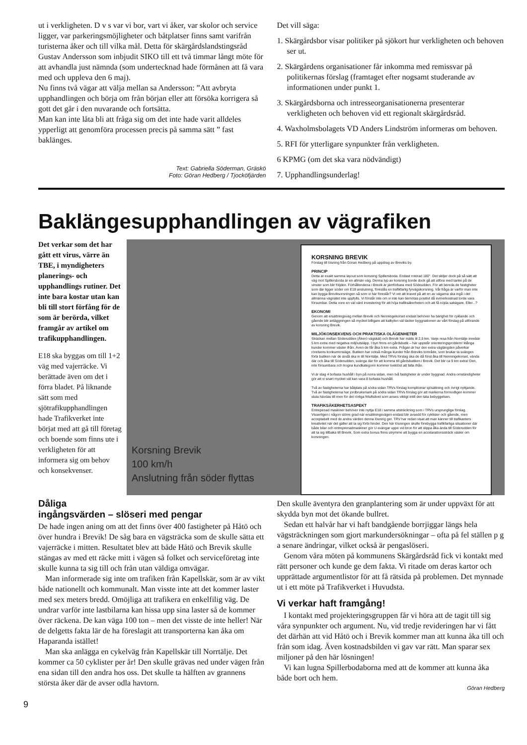ut i verkligheten. D v s var vi bor, vart vi åker, var skolor och service ligger, var parkeringsmöjligheter och båtplatser finns samt varifrån turisterna åker och till vilka mål. Detta för skärgårdslandstingsråd Gustav Andersson som inbjudit SIKO till ett två timmar långt möte för att avhandla just nämnda (som undertecknad hade förmånen att få vara med och uppleva den 6 maj).
Nu finns två vägar att välja mellan sa Andersson: ”Att avbryta upphandlingen och börja om från början eller att försöka korrigera så gott det går i den nuvarande och fortsätta.
Man kan inte låta bli att fråga sig om det inte hade varit alldeles ypperligt att genomföra processen precis på samma sätt ” fast baklänges.
Text: Gabriella Söderman, Gräskö
Foto: Göran Hedberg / Tjocköfjärden
Det vill säga:
1. Skärgårdsbor visar politiker på sjökort hur verkligheten och behoven ser ut.
2. Skärgårdens organisationer får inkomma med remissvar på politikernas förslag (framtaget efter nogsamt studerande av informationen under punkt 1.
3. Skärgårdsborna och intresseorganisationerna presenterar verkligheten och behoven vid ett regionalt skärgårdsråd.
4. Waxholmsbolagets VD Anders Lindström informeras om behoven.
5. RFI för ytterligare synpunkter från verkligheten.
6 KPMG (om det ska vara nödvändigt)
7. Upphandlingsunderlag!
Baklängesupphandlingen av vägrafiken
Det verkar som det har gått ett virus, värre än TBE, i myndigheters planerings- och upphandlings rutiner. Det inte bara kostar utan kan bli till stort förfång för de som är berörda, vilket framgår av artikel om trafikupphandlingen.
E18 ska byggas om till 1+2 väg med vajerräcke. Vi berättade även om det i förra bladet. På liknande sätt som med sjötrafikupphandlingen hade Trafikverket inte börjat med att gå till företag och boende som finns ute i verkligheten för att informera sig om behov och konsekvenser.
Korsning Brevik
100 km/h
Anslutning från söder flyttas
KORSNING BREVIK
Förslag till lösning från Göran Hedberg på uppdrag av Breviks by.
PRINCIP
Detta är exakt samma layout som korsning Spillersboda. Endast roterad 180°. Det skiljer dock på så sätt att väg mot Spillersboda är en allmän väg. Denna typ av korsning borde dock gå att utföra med tanke på de vinster som blir följden. Förhållendena i Brevik är jämförbara med Södeudden. För att bereda de fastigheter som där ligger söder om E18 anslutning, föreslås en trafikfarlig fyrvägskorsning. Vår fråga är varför man inte kan bygga Breviksorsningen så som vi här föreslår? Vi vet att kravet på att en av vägarna ska ingå i det allmänna vägnätet inte uppfylls. Vi förstår inte om vi inte kan bemötas positivt då evmerkostnad torde vara försumbar. Detta vore en väl värd investering för att höja trafiksäkerheten och att få nöjda sakägare. Eller...?
EKONOMI
Genom att ersättningsväg mellan Brevik och Nenningekorset endast behöver ha bärighet för cyklande och gående blir anläggningen så mycket billigare att kalkylen väl täcker byggnationen av vårt förslag på utförande av korsning Brevik.
MILJÖKONSEKVENS OCH PRAKTISKA OLÄGENHETER
Sträckan mellan Söderudden (Åkerö vägskäl) och Brevik har mätts til 2,5 km. Varje resa från Norrtälje innebär 5 km extra med negativa miljöutsläpp. I byn finns en gårdsbutik – här uppstår orienteringsproblem! Många kunder kommer väster ifrån. Även de får åka 5 km extra. Frågan är hur den extra väglängden påverkar rörelsens konkurrensläge. Butiken har också många kunder från Breviks tområde, som brukar ta svängen förbi butiken när de ändå ska in till Norrtälje. Med TRVs förslag ska de då först åka till Nenningekorset, vända där och åka till Söderudden, svänga där för att komma till gårdsbutiken i Brevik. Det blir ca 9 km extra! Den, inte försumbara och trogna kundkategorin kommer tveklöst att falla ifrån.
Vi är idag 4 bofasta hushåll i byn på norra sidan, men två fastigheter är under byggnad. Andra omständigheter gör att vi snart mycket väl kan vara 8 bofasta hushåll.
Två av fastigheterna har båtplats på södra sidan TRVs förslag komplicerar sjösättning och övrigt nyttjande. Två av fastigheterna har jordbruksmark på södra sidan TRVs förslag gör att markerna förmodligen kommer sluta hävdas till men för det rörliga friluftslivet som anses viktigt intill den täta bebyggelsen.
TRAFIKSÄKERHETSASPEKT
Entrepenad maskiner behöver inte nyttja E18 i samma utsträckning som i TRVs ursprungliga förslag. Visserligen i någon större grad när ersättningsvägen endast blir avsedd för cyklister och gående, men acceptabelt med de andra värden denna lösning ger. TRV har redan visat att man känner till trafikanters kreativitet när det gäller att ta sig förbi hinder. Den här lösningen skulle förebygga trafikfarliga situationer där både bilar och entreprenadmaskiner gör U-svängar uppe vid bron för att slippa åka ända till Söderudden för att ta sig tillbaka till Brevik. Som extra bonus finns utrymme att bygga en accelarationssträck väster om korsningen.
Dåliga
ingångsvärden – slöseri med pengar
De hade ingen aning om att det finns över 400 fastigheter på Håtö och över hundra i Brevik! De såg bara en vägsträcka som de skulle sätta ett vajerräcke i mitten. Resultatet blev att både Håtö och Brevik skulle stängas av med ett räcke mitt i vägen så folket och serviceföretag inte skulle kunna ta sig till och från utan väldiga omvägar.
Man informerade sig inte om trafiken från Kapellskär, som är av vikt både nationellt och kommunalt. Man visste inte att det kommer laster med sex meters bredd. Omöjliga att trafikera en enkelfilig väg. De undrar varför inte lastbilarna kan hissa upp sina laster så de kommer över räckena. De kan väga 100 ton – men det visste de inte heller! När de delgetts fakta lär de ha föreslagit att transporterna kan åka om Haparanda istället!
Man ska anlägga en cykelväg från Kapellskär till Norrtälje. Det kommer ca 50 cyklister per år! Den skulle grävas ned under vägen från ena sidan till den andra hos oss. Det skulle ta hälften av grannens största åker där de avser odla havtorn.
Den skulle äventyra den granplantering som är under uppväxt för att skydda byn mot det ökande bullret.
Sedan ett halvår har vi haft bandgående borrjiggar längs hela vägsträckningen som gjort markundersökningar – ofta på fel ställen p g a senare ändringar, vilket också är pengaslöseri.
Genom våra möten på kommunens Skärgårdsråd fick vi kontakt med rätt personer och kunde ge dem fakta. Vi ritade om deras kartor och upprättade argumentlistor för att få rätsida på problemen. Det mynnade ut i ett möte på Trafikverket i Huvudsta.
Vi verkar haft framgång!
I kontakt med projekteringsgruppen får vi höra att de tagit till sig våra synpunkter och argument. Nu, vid tredje revideringen har vi fått det därhän att vid Håtö och i Brevik kommer man att kunna åka till och från som idag. Även kostnadsbilden vi gav var rätt. Man sparar sex miljoner på den här lösningen!
Vi kan lugna Spillerbodaborna med att de kommer att kunna åka både bort och hem.
Göran Hedberg
9